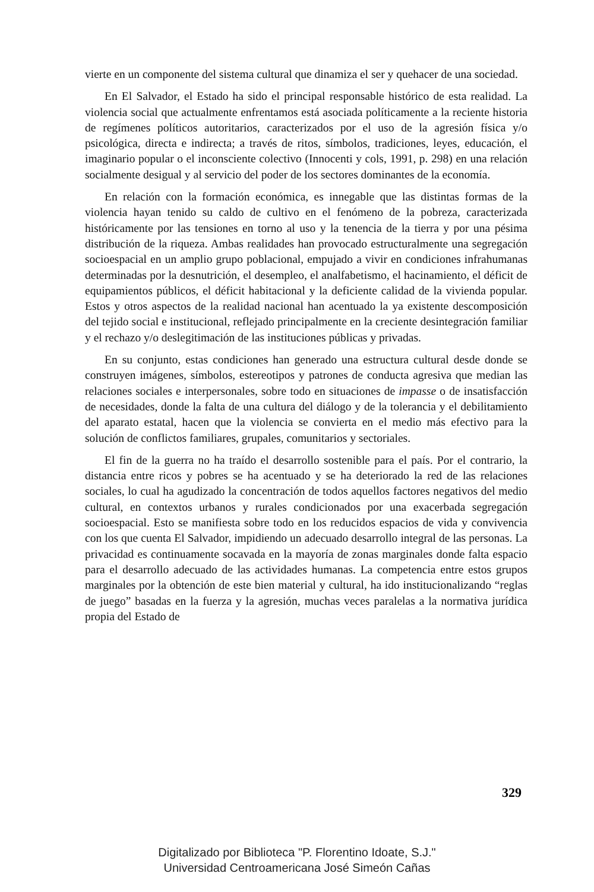vierte en un componente del sistema cultural que dinamiza el ser y quehacer de una sociedad.
En El Salvador, el Estado ha sido el principal responsable histórico de esta realidad. La violencia social que actualmente enfrentamos está asociada políticamente a la reciente historia de regímenes políticos autoritarios, caracterizados por el uso de la agresión física y/o psicológica, directa e indirecta; a través de ritos, símbolos, tradiciones, leyes, educación, el imaginario popular o el inconsciente colectivo (Innocenti y cols, 1991, p. 298) en una relación socialmente desigual y al servicio del poder de los sectores dominantes de la economía.
En relación con la formación económica, es innegable que las distintas formas de la violencia hayan tenido su caldo de cultivo en el fenómeno de la pobreza, caracterizada históricamente por las tensiones en torno al uso y la tenencia de la tierra y por una pésima distribución de la riqueza. Ambas realidades han provocado estructuralmente una segregación socioespacial en un amplio grupo poblacional, empujado a vivir en condiciones infrahumanas determinadas por la desnutrición, el desempleo, el analfabetismo, el hacinamiento, el déficit de equipamientos públicos, el déficit habitacional y la deficiente calidad de la vivienda popular. Estos y otros aspectos de la realidad nacional han acentuado la ya existente descomposición del tejido social e institucional, reflejado principalmente en la creciente desintegración familiar y el rechazo y/o deslegitimación de las instituciones públicas y privadas.
En su conjunto, estas condiciones han generado una estructura cultural desde donde se construyen imágenes, símbolos, estereotipos y patrones de conducta agresiva que median las relaciones sociales e interpersonales, sobre todo en situaciones de impasse o de insatisfacción de necesidades, donde la falta de una cultura del diálogo y de la tolerancia y el debilitamiento del aparato estatal, hacen que la violencia se convierta en el medio más efectivo para la solución de conflictos familiares, grupales, comunitarios y sectoriales.
El fin de la guerra no ha traído el desarrollo sostenible para el país. Por el contrario, la distancia entre ricos y pobres se ha acentuado y se ha deteriorado la red de las relaciones sociales, lo cual ha agudizado la concentración de todos aquellos factores negativos del medio cultural, en contextos urbanos y rurales condicionados por una exacerbada segregación socioespacial. Esto se manifiesta sobre todo en los reducidos espacios de vida y convivencia con los que cuenta El Salvador, impidiendo un adecuado desarrollo integral de las personas. La privacidad es continuamente socavada en la mayoría de zonas marginales donde falta espacio para el desarrollo adecuado de las actividades humanas. La competencia entre estos grupos marginales por la obtención de este bien material y cultural, ha ido institucionalizando “reglas de juego” basadas en la fuerza y la agresión, muchas veces paralelas a la normativa jurídica propia del Estado de
329
Digitalizado por Biblioteca "P. Florentino Idoate, S.J."
Universidad Centroamericana José Simeón Cañas